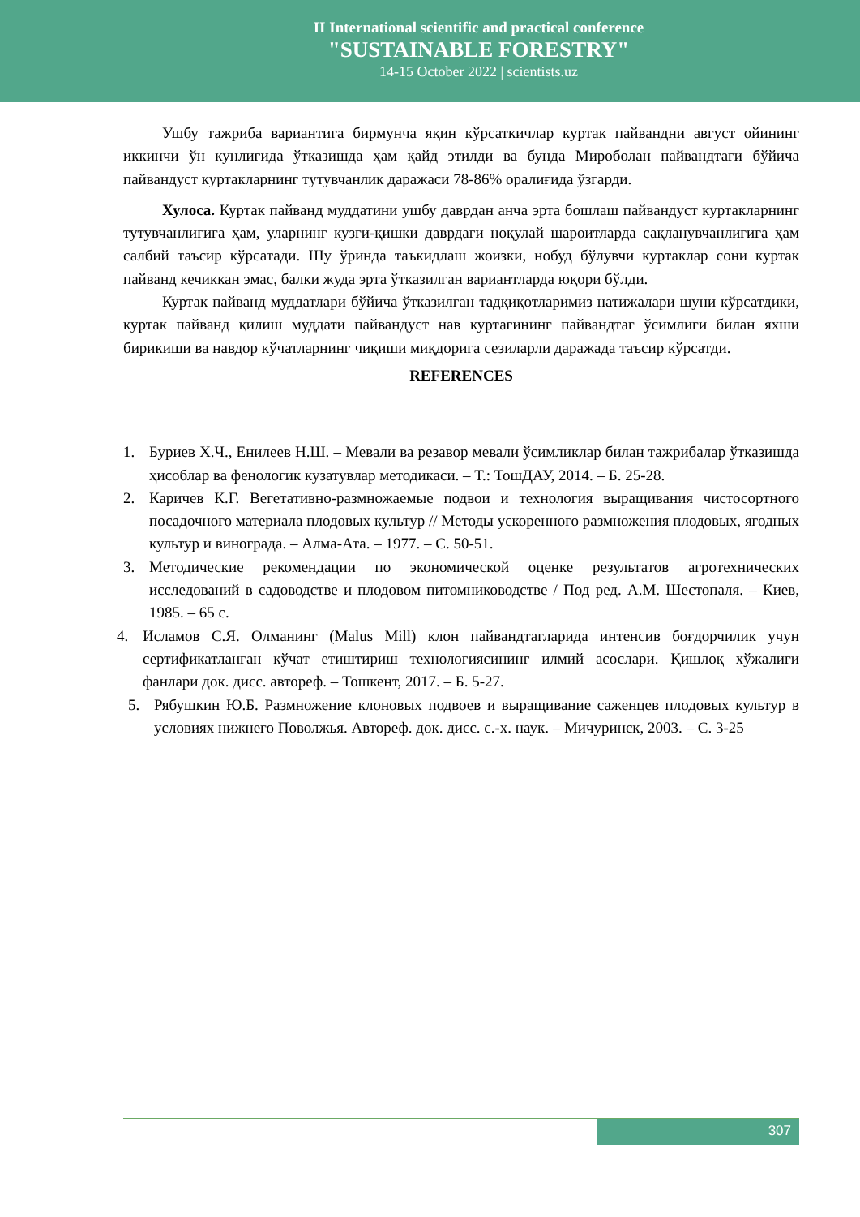II International scientific and practical conference
"SUSTAINABLE FORESTRY"
14-15 October 2022 | scientists.uz
Ушбу тажриба вариантига бирмунча яқин кўрсаткичлар куртак пайвандни август ойининг иккинчи ўн кунлигида ўтказишда ҳам қайд этилди ва бунда Мироболан пайвандтаги бўйича пайвандуст куртакларнинг тутувчанлик даражаси 78-86% оралиғида ўзгарди.
Хулоса. Куртак пайванд муддатини ушбу даврдан анча эрта бошлаш пайвандуст куртакларнинг тутувчанлигига ҳам, уларнинг кузги-қишки даврдаги ноқулай шароитларда сақланувчанлигига ҳам салбий таъсир кўрсатади. Шу ўринда таъкидлаш жоизки, нобуд бўлувчи куртаклар сони куртак пайванд кечиккан эмас, балки жуда эрта ўтказилган вариантларда юқори бўлди.
Куртак пайванд муддатлари бўйича ўтказилган тадқиқотларимиз натижалари шуни кўрсатдики, куртак пайванд қилиш муддати пайвандуст нав куртагининг пайвандтаг ўсимлиги билан яхши бирикиши ва навдор кўчатларнинг чиқиши миқдорига сезиларли даражада таъсир кўрсатди.
REFERENCES
1. Буриев Х.Ч., Енилеев Н.Ш. – Мевали ва резавор мевали ўсимликлар билан тажрибалар ўтказишда ҳисоблар ва фенологик кузатувлар методикаси. – Т.: ТошДАУ, 2014. – Б. 25-28.
2. Каричев К.Г. Вегетативно-размножаемые подвои и технология выращивания чистосортного посадочного материала плодовых культур // Методы ускоренного размножения плодовых, ягодных культур и винограда. – Алма-Ата. – 1977. – С. 50-51.
3. Методические рекомендации по экономической оценке результатов агротехнических исследований в садоводстве и плодовом питомниководстве / Под ред. А.М. Шестопаля. – Киев, 1985. – 65 с.
4. Исламов С.Я. Олманинг (Malus Mill) клон пайвандтагларида интенсив боғдорчилик учун сертификатланган кўчат етиштириш технологиясининг илмий асослари. Қишлоқ хўжалиги фанлари док. дисс. автореф. – Тошкент, 2017. – Б. 5-27.
5. Рябушкин Ю.Б. Размножение клоновых подвоев и выращивание саженцев плодовых культур в условиях нижнего Поволжья. Автореф. док. дисс. с.-х. наук. – Мичуринск, 2003. – С. 3-25
307